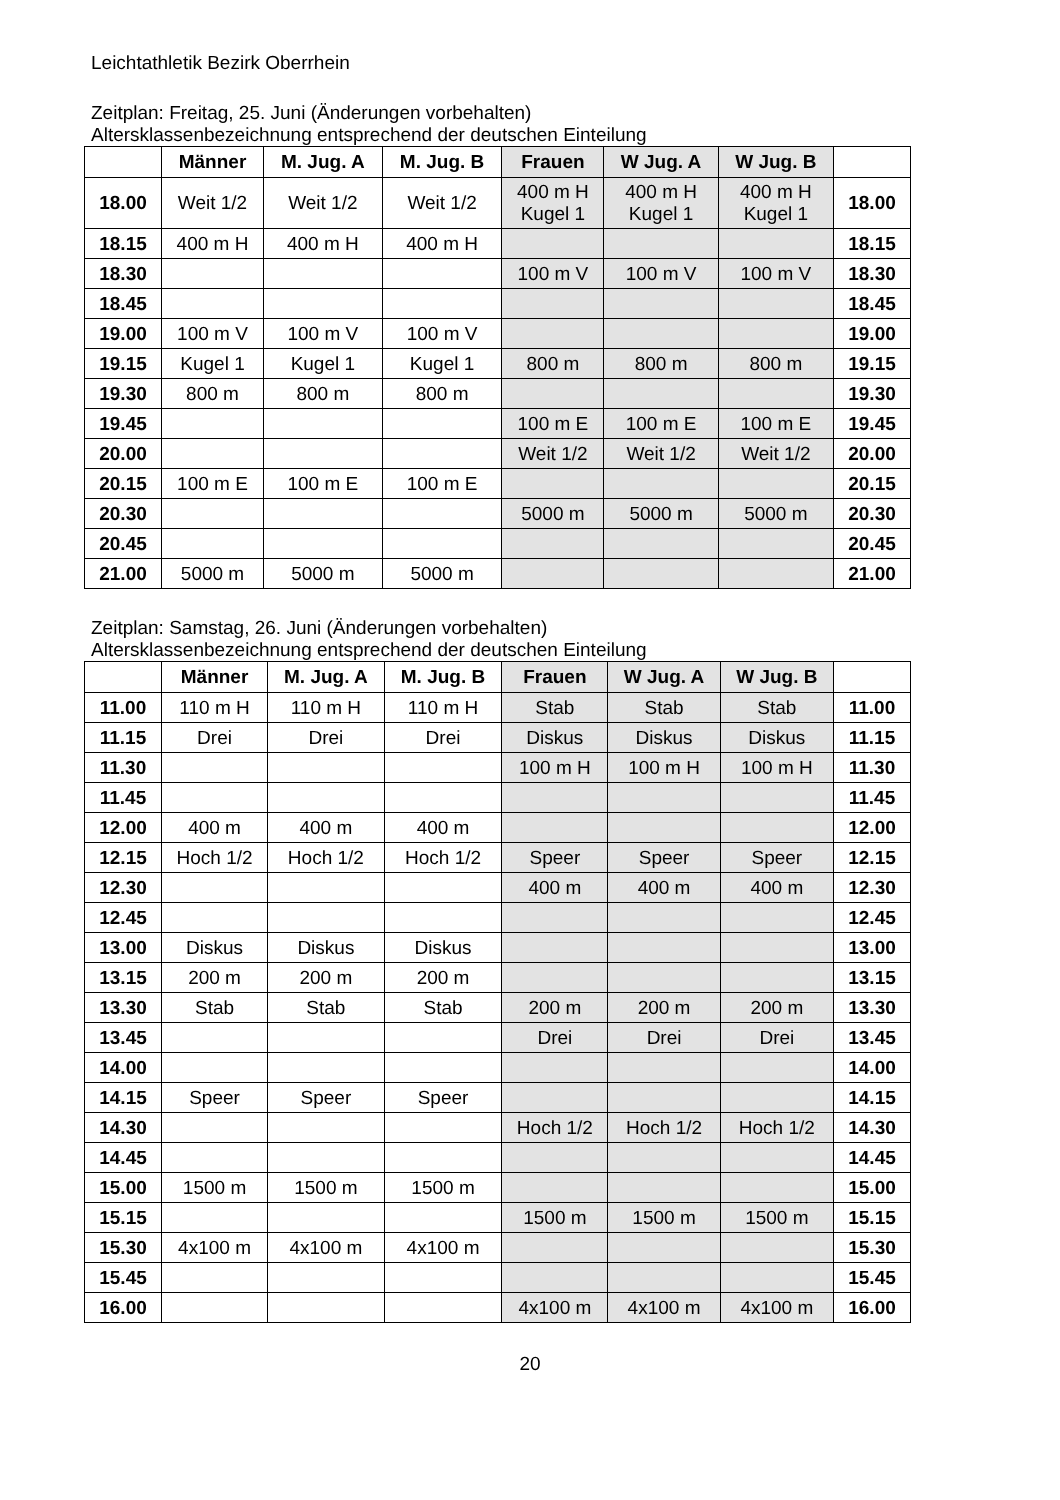Leichtathletik Bezirk Oberrhein
Zeitplan: Freitag, 25. Juni (Änderungen vorbehalten)
Altersklassenbezeichnung entsprechend der deutschen Einteilung
| | Männer | M. Jug. A | M. Jug. B | Frauen | W Jug. A | W Jug. B | |
| --- | --- | --- | --- | --- | --- | --- | --- |
| 18.00 | Weit 1/2 | Weit 1/2 | Weit 1/2 | 400 m H Kugel 1 | 400 m H Kugel 1 | 400 m H Kugel 1 | 18.00 |
| 18.15 | 400 m H | 400 m H | 400 m H | | | | 18.15 |
| 18.30 | | | | 100 m V | 100 m V | 100 m V | 18.30 |
| 18.45 | | | | | | | 18.45 |
| 19.00 | 100 m V | 100 m V | 100 m V | | | | 19.00 |
| 19.15 | Kugel 1 | Kugel 1 | Kugel 1 | 800 m | 800 m | 800 m | 19.15 |
| 19.30 | 800 m | 800 m | 800 m | | | | 19.30 |
| 19.45 | | | | 100 m E | 100 m E | 100 m E | 19.45 |
| 20.00 | | | | Weit 1/2 | Weit 1/2 | Weit 1/2 | 20.00 |
| 20.15 | 100 m E | 100 m E | 100 m E | | | | 20.15 |
| 20.30 | | | | 5000 m | 5000 m | 5000 m | 20.30 |
| 20.45 | | | | | | | 20.45 |
| 21.00 | 5000 m | 5000 m | 5000 m | | | | 21.00 |
Zeitplan: Samstag, 26. Juni (Änderungen vorbehalten)
Altersklassenbezeichnung entsprechend der deutschen Einteilung
| | Männer | M. Jug. A | M. Jug. B | Frauen | W Jug. A | W Jug. B | |
| --- | --- | --- | --- | --- | --- | --- | --- |
| 11.00 | 110 m H | 110 m H | 110 m H | Stab | Stab | Stab | 11.00 |
| 11.15 | Drei | Drei | Drei | Diskus | Diskus | Diskus | 11.15 |
| 11.30 | | | | 100 m H | 100 m H | 100 m H | 11.30 |
| 11.45 | | | | | | | 11.45 |
| 12.00 | 400 m | 400 m | 400 m | | | | 12.00 |
| 12.15 | Hoch 1/2 | Hoch 1/2 | Hoch 1/2 | Speer | Speer | Speer | 12.15 |
| 12.30 | | | | 400 m | 400 m | 400 m | 12.30 |
| 12.45 | | | | | | | 12.45 |
| 13.00 | Diskus | Diskus | Diskus | | | | 13.00 |
| 13.15 | 200 m | 200 m | 200 m | | | | 13.15 |
| 13.30 | Stab | Stab | Stab | 200 m | 200 m | 200 m | 13.30 |
| 13.45 | | | | Drei | Drei | Drei | 13.45 |
| 14.00 | | | | | | | 14.00 |
| 14.15 | Speer | Speer | Speer | | | | 14.15 |
| 14.30 | | | | Hoch 1/2 | Hoch 1/2 | Hoch 1/2 | 14.30 |
| 14.45 | | | | | | | 14.45 |
| 15.00 | 1500 m | 1500 m | 1500 m | | | | 15.00 |
| 15.15 | | | | 1500 m | 1500 m | 1500 m | 15.15 |
| 15.30 | 4x100 m | 4x100 m | 4x100 m | | | | 15.30 |
| 15.45 | | | | | | | 15.45 |
| 16.00 | | | | 4x100 m | 4x100 m | 4x100 m | 16.00 |
20